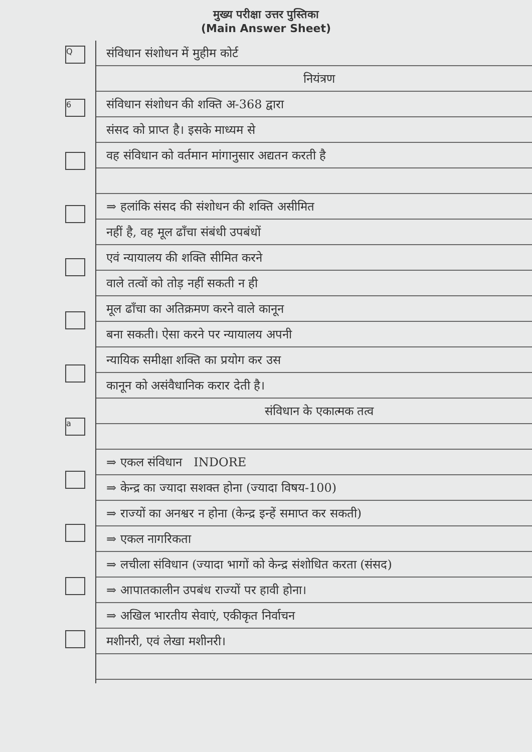मुख्य परीक्षा उत्तर पुस्तिका
(Main Answer Sheet)
Q
6
a
संविधान संशोधन में मुहीम कोर्ट
नियंत्रण
संविधान संशोधन की शक्ति अ-368 द्वारा
संसद को प्राप्त है। इसके माध्यम से
वह संविधान को वर्तमान मांगानुसार अद्यतन करती है
⇒ हलांकि संसद की संशोधन की शक्ति असीमित
नहीं है, वह मूल ढाँचा संबंधी उपबंधों
एवं न्यायालय की शक्ति सीमित करने
वाले तत्वों को तोड़ नहीं सकती न ही
मूल ढाँचा का अतिक्रमण करने वाले कानून
बना सकती। ऐसा करने पर न्यायालय अपनी
न्यायिक समीक्षा शक्ति का प्रयोग कर उस
कानून को असंवैधानिक करार देती है।
संविधान के एकात्मक तत्व
⇒ एकल संविधान INDORE
⇒ केन्द्र का ज्यादा सशक्त होना (ज्यादा विषय-100)
⇒ राज्यों का अनश्वर न होना (केन्द्र इन्हें समाप्त कर सकती)
⇒ एकल नागरिकता
⇒ लचीला संविधान (ज्यादा भागों को केन्द्र संशोधित करता (संसद)
⇒ आपातकालीन उपबंध राज्यों पर हावी होना।
⇒ अखिल भारतीय सेवाएं, एकीकृत निर्वाचन
मशीनरी, एवं लेखा मशीनरी।